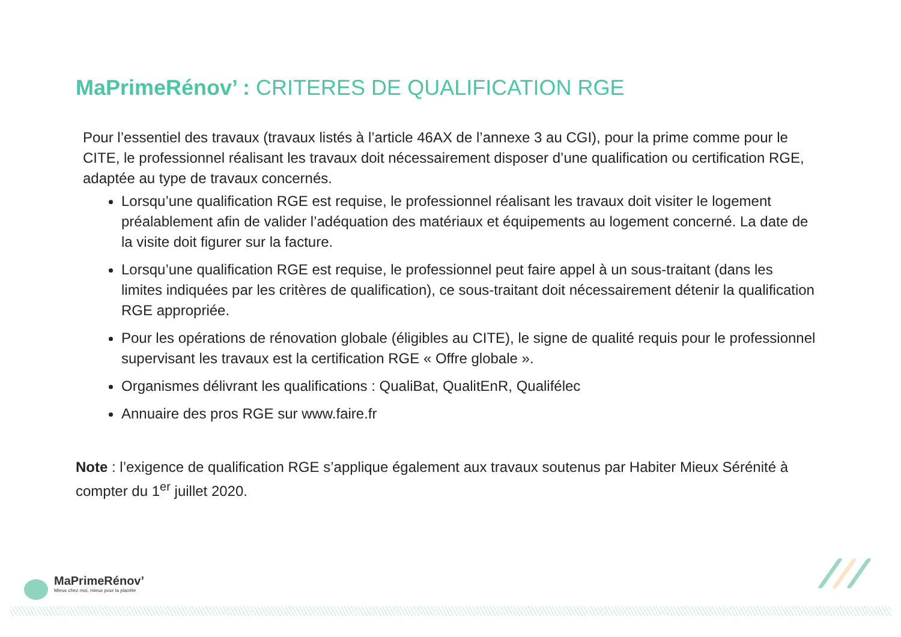MaPrimeRénov’ : CRITERES DE QUALIFICATION RGE
Pour l’essentiel des travaux (travaux listés à l’article 46AX de l’annexe 3 au CGI), pour la prime comme pour le CITE, le professionnel réalisant les travaux doit nécessairement disposer d’une qualification ou certification RGE, adaptée au type de travaux concernés.
Lorsqu’une qualification RGE est requise, le professionnel réalisant les travaux doit visiter le logement préalablement afin de valider l’adéquation des matériaux et équipements au logement concerné. La date de la visite doit figurer sur la facture.
Lorsqu’une qualification RGE est requise, le professionnel peut faire appel à un sous-traitant (dans les limites indiquées par les critères de qualification), ce sous-traitant doit nécessairement détenir la qualification RGE appropriée.
Pour les opérations de rénovation globale (éligibles au CITE), le signe de qualité requis pour le professionnel supervisant les travaux est la certification RGE « Offre globale ».
Organismes délivrant les qualifications : QualiBat, QualitEnR, Qualifélec
Annuaire des pros RGE sur www.faire.fr
Note : l’exigence de qualification RGE s’applique également aux travaux soutenus par Habiter Mieux Sérénité à compter du 1<sup>er</sup> juillet 2020.
MaPrimeRénov’
Mieux chez moi, mieux pour la planète